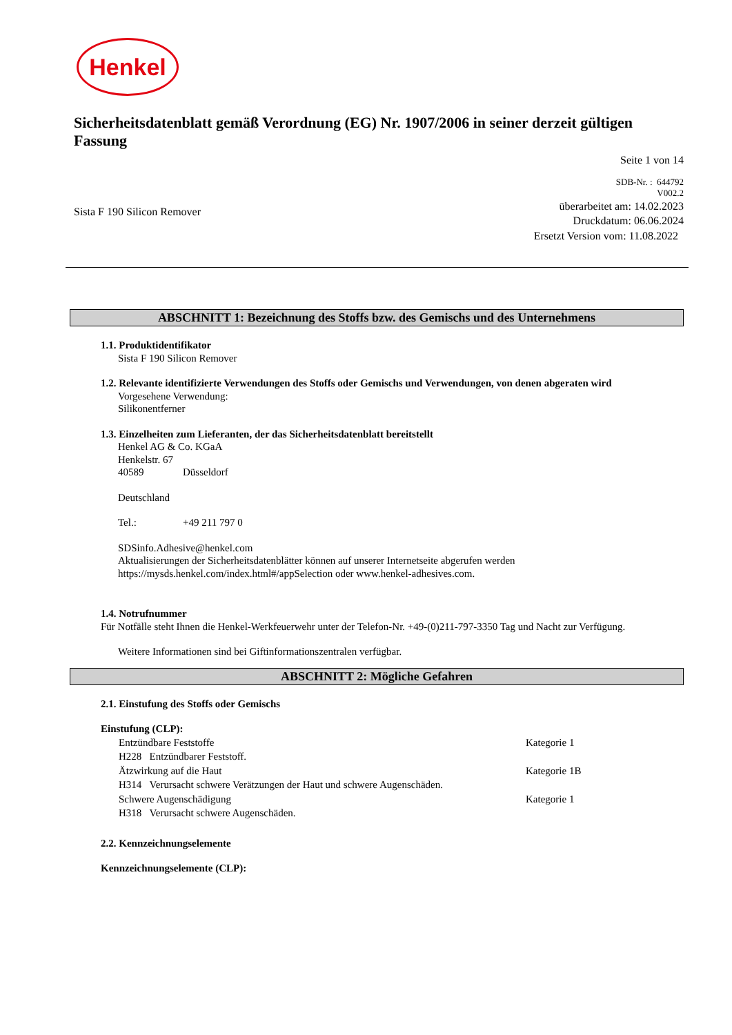Henkel
Sicherheitsdatenblatt gemäß Verordnung (EG) Nr. 1907/2006 in seiner derzeit gültigen Fassung
Seite 1 von 14
SDB-Nr. : 644792
V002.2
Sista F 190 Silicon Remover
überarbeitet am: 14.02.2023
Druckdatum: 06.06.2024
Ersetzt Version vom: 11.08.2022
ABSCHNITT 1: Bezeichnung des Stoffs bzw. des Gemischs und des Unternehmens
1.1. Produktidentifikator
Sista F 190 Silicon Remover
1.2. Relevante identifizierte Verwendungen des Stoffs oder Gemischs und Verwendungen, von denen abgeraten wird
Vorgesehene Verwendung:
Silikonentferner
1.3. Einzelheiten zum Lieferanten, der das Sicherheitsdatenblatt bereitstellt
Henkel AG & Co. KGaA
Henkelstr. 67
40589 Düsseldorf
Deutschland
Tel.: +49 211 797 0
SDSinfo.Adhesive@henkel.com
Aktualisierungen der Sicherheitsdatenblätter können auf unserer Internetseite abgerufen werden
https://mysds.henkel.com/index.html#/appSelection oder www.henkel-adhesives.com.
1.4. Notrufnummer
Für Notfälle steht Ihnen die Henkel-Werkfeuerwehr unter der Telefon-Nr. +49-(0)211-797-3350 Tag und Nacht zur Verfügung.
Weitere Informationen sind bei Giftinformationszentralen verfügbar.
ABSCHNITT 2: Mögliche Gefahren
2.1. Einstufung des Stoffs oder Gemischs
Einstufung (CLP):
Entzündbare Feststoffe Kategorie 1
H228 Entzündbarer Feststoff.
Ätzwirkung auf die Haut Kategorie 1B
H314 Verursacht schwere Verätzungen der Haut und schwere Augenschäden.
Schwere Augenschädigung Kategorie 1
H318 Verursacht schwere Augenschäden.
2.2. Kennzeichnungselemente
Kennzeichnungselemente (CLP):